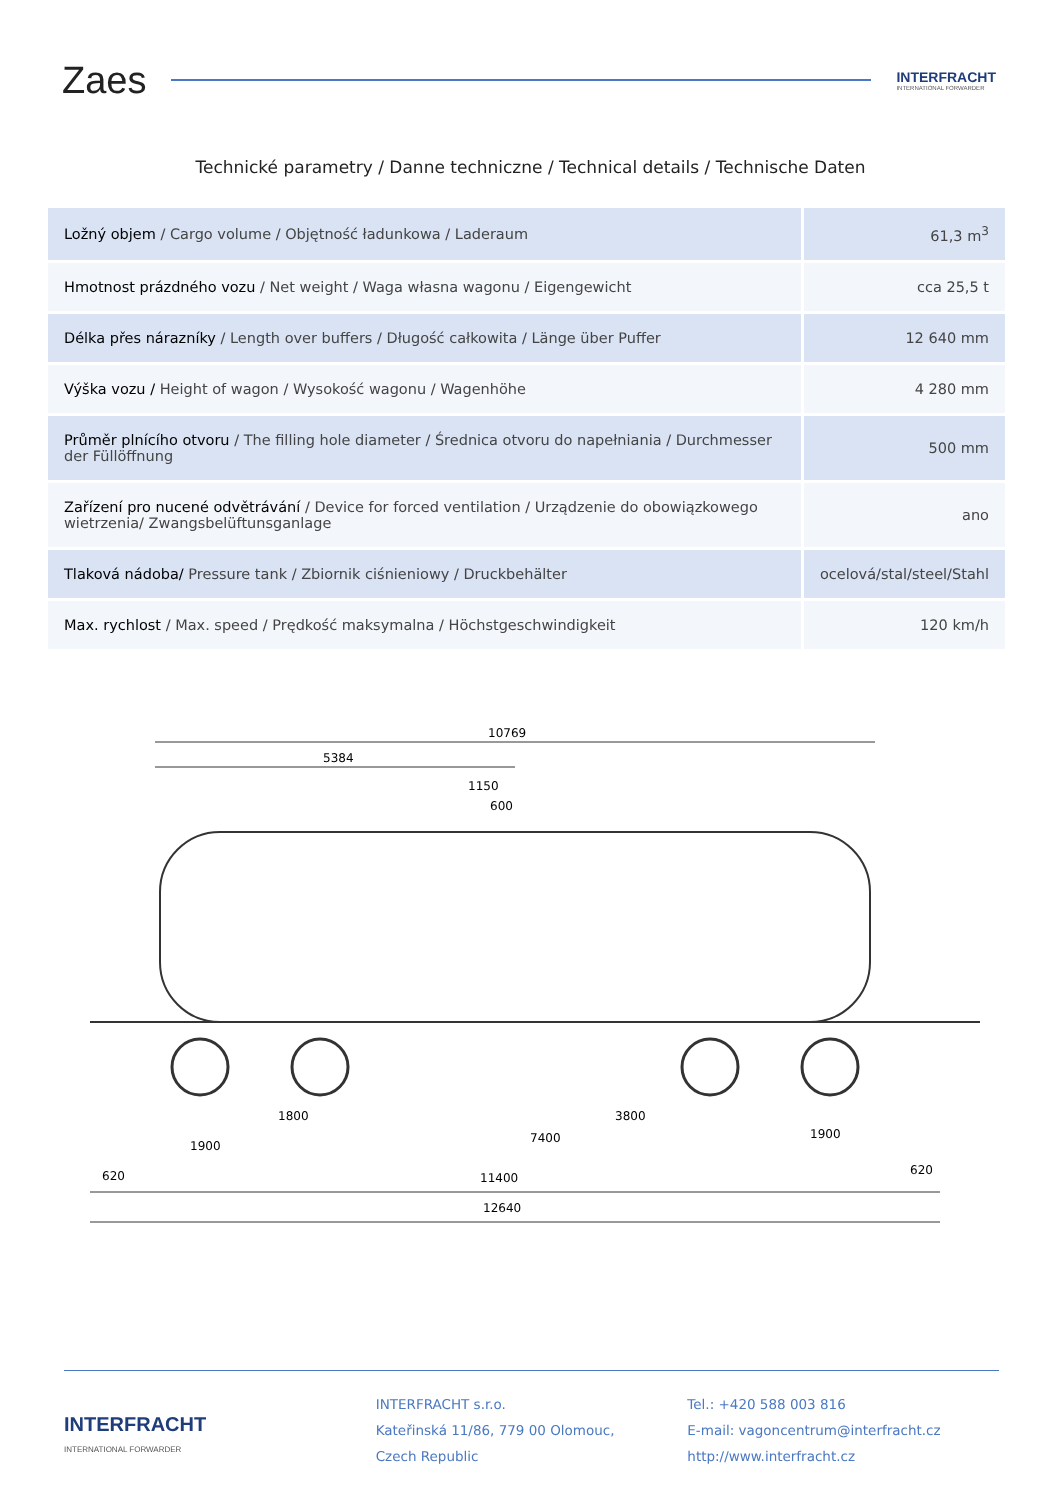Zaes
INTERFRACHT
INTERNATIONAL FORWARDER
Technické parametry / Danne techniczne / Technical details / Technische Daten
| Ložný objem / Cargo volume / Objętność ładunkowa / Laderaum | 61,3 m<sup>3</sup> |
| Hmotnost prázdného vozu / Net weight / Waga własna wagonu / Eigengewicht | cca 25,5 t |
| Délka přes nárazníky / Length over buffers / Długość całkowita / Länge über Puffer | 12 640 mm |
| Výška vozu / Height of wagon / Wysokość wagonu / Wagenhöhe | 4 280 mm |
| Průměr plnícího otvoru / The filling hole diameter / Średnica otvoru do napełniania / Durchmesser der Füllöffnung | 500 mm |
| Zařízení pro nucené odvětrávání / Device for forced ventilation / Urządzenie do obowiązkowego wietrzenia/ Zwangsbelüftunsganlage | ano |
| Tlaková nádoba/ Pressure tank / Zbiornik ciśnieniowy / Druckbehälter | ocelová/stal/steel/Stahl |
| Max. rychlost / Max. speed / Prędkość maksymalna / Höchstgeschwindigkeit | 120 km/h |
10769
5384
1150
600
1800
3800
1900
7400
1900
620
11400
620
12640
INTERFRACHT
INTERNATIONAL FORWARDER
INTERFRACHT s.r.o.
Kateřinská 11/86, 779 00 Olomouc,
Czech Republic
Tel.: +420 588 003 816
E-mail: vagoncentrum@interfracht.cz
http://www.interfracht.cz